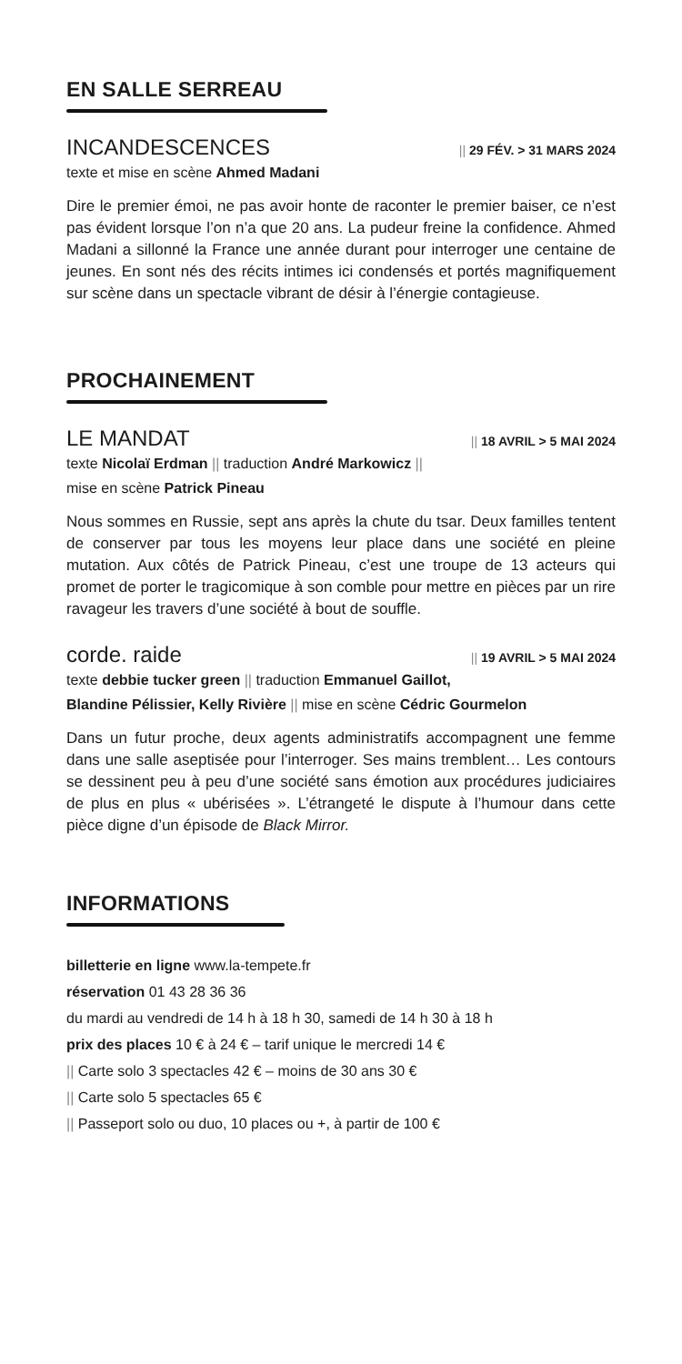EN SALLE SERREAU
INCANDESCENCES || 29 FÉV. > 31 MARS 2024
texte et mise en scène Ahmed Madani
Dire le premier émoi, ne pas avoir honte de raconter le premier baiser, ce n’est pas évident lorsque l’on n’a que 20 ans. La pudeur freine la confidence. Ahmed Madani a sillonné la France une année durant pour interroger une centaine de jeunes. En sont nés des récits intimes ici condensés et portés magnifiquement sur scène dans un spectacle vibrant de désir à l’énergie contagieuse.
PROCHAINEMENT
LE MANDAT || 18 AVRIL > 5 MAI 2024
texte Nicolaï Erdman || traduction André Markowicz ||
mise en scène Patrick Pineau
Nous sommes en Russie, sept ans après la chute du tsar. Deux familles tentent de conserver par tous les moyens leur place dans une société en pleine mutation. Aux côtés de Patrick Pineau, c’est une troupe de 13 acteurs qui promet de porter le tragicomique à son comble pour mettre en pièces par un rire ravageur les travers d’une société à bout de souffle.
corde. raide || 19 AVRIL > 5 MAI 2024
texte debbie tucker green || traduction Emmanuel Gaillot,
Blandine Pélissier, Kelly Rivière || mise en scène Cédric Gourmelon
Dans un futur proche, deux agents administratifs accompagnent une femme dans une salle aseptisée pour l’interroger. Ses mains tremblent… Les contours se dessinent peu à peu d’une société sans émotion aux procédures judiciaires de plus en plus « ubérisées ». L’étrangeté le dispute à l’humour dans cette pièce digne d’un épisode de Black Mirror.
INFORMATIONS
billetterie en ligne www.la-tempete.fr
réservation 01 43 28 36 36
du mardi au vendredi de 14 h à 18 h 30, samedi de 14 h 30 à 18 h
prix des places 10 € à 24 € – tarif unique le mercredi 14 €
|| Carte solo 3 spectacles 42 € – moins de 30 ans 30 €
|| Carte solo 5 spectacles 65 €
|| Passeport solo ou duo, 10 places ou +, à partir de 100 €